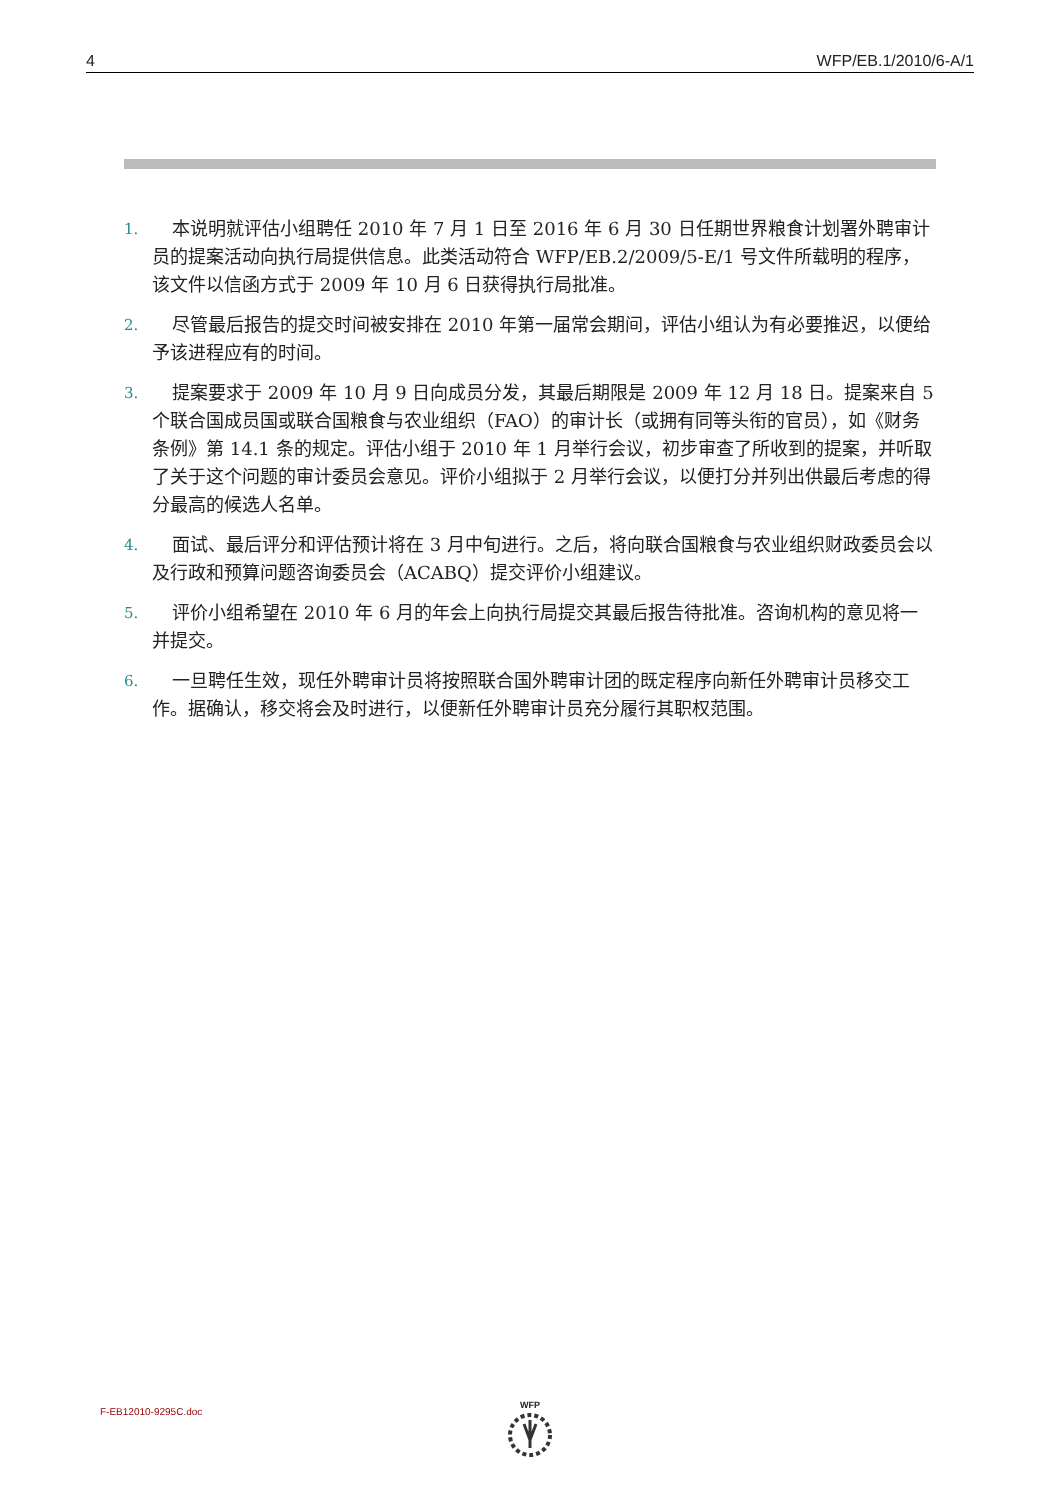4 WFP/EB.1/2010/6-A/1
1. 本说明就评估小组聘任 2010 年 7 月 1 日至 2016 年 6 月 30 日任期世界粮食计划署外聘审计员的提案活动向执行局提供信息。此类活动符合 WFP/EB.2/2009/5-E/1 号文件所载明的程序，该文件以信函方式于 2009 年 10 月 6 日获得执行局批准。
2. 尽管最后报告的提交时间被安排在 2010 年第一届常会期间，评估小组认为有必要推迟，以便给予该进程应有的时间。
3. 提案要求于 2009 年 10 月 9 日向成员分发，其最后期限是 2009 年 12 月 18 日。提案来自 5 个联合国成员国或联合国粮食与农业组织（FAO）的审计长（或拥有同等头衔的官员），如《财务条例》第 14.1 条的规定。评估小组于 2010 年 1 月举行会议，初步审查了所收到的提案，并听取了关于这个问题的审计委员会意见。评价小组拟于 2 月举行会议，以便打分并列出供最后考虑的得分最高的候选人名单。
4. 面试、最后评分和评估预计将在 3 月中旬进行。之后，将向联合国粮食与农业组织财政委员会以及行政和预算问题咨询委员会（ACABQ）提交评价小组建议。
5. 评价小组希望在 2010 年 6 月的年会上向执行局提交其最后报告待批准。咨询机构的意见将一并提交。
6. 一旦聘任生效，现任外聘审计员将按照联合国外聘审计团的既定程序向新任外聘审计员移交工作。据确认，移交将会及时进行，以便新任外聘审计员充分履行其职权范围。
F-EB12010-9295C.doc
WFP